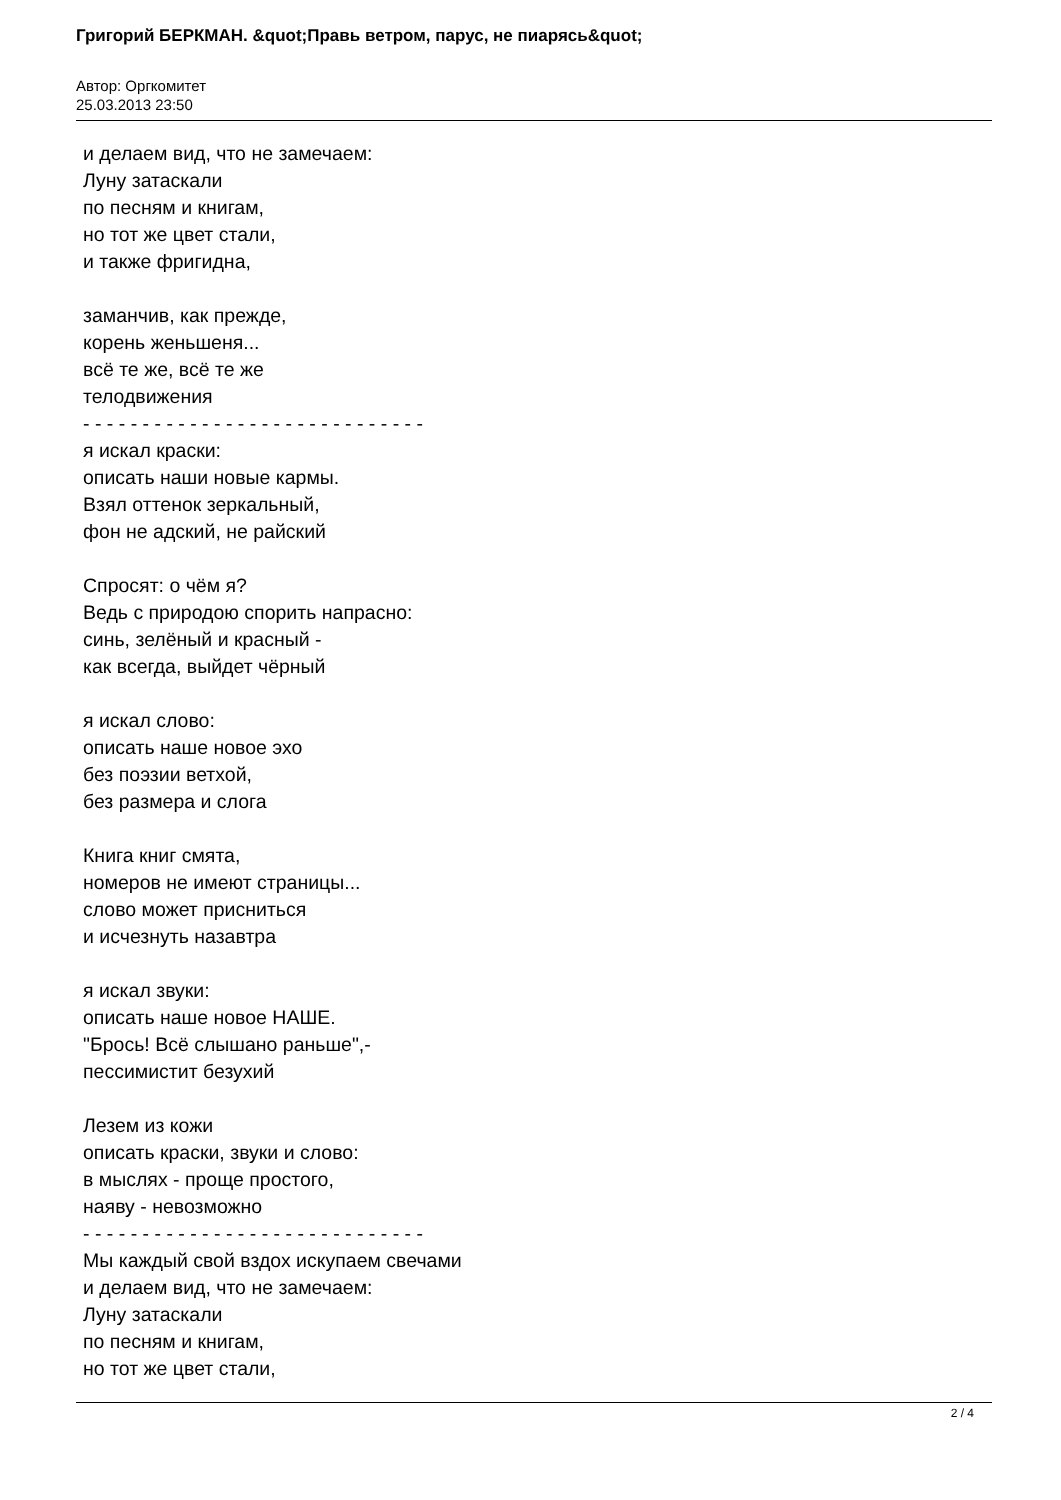Григорий БЕРКМАН. &quot;Правь ветром, парус, не пиарясь&quot;
Автор: Оргкомитет
25.03.2013 23:50
и делаем вид, что не замечаем:
Луну затаскали
по песням и книгам,
но тот же цвет стали,
и также фригидна,
заманчив, как прежде,
корень женьшеня...
всё те же, всё те же
телодвижения
- - - - - - - - - - - - - - - - - - - - - - - - - - - - -
я искал краски:
описать наши новые кармы.
Взял оттенок зеркальный,
фон не адский, не райский
Спросят: о чём я?
Ведь с природою спорить напрасно:
синь, зелёный и красный -
как всегда, выйдет чёрный
я искал слово:
описать наше новое эхо
без поэзии ветхой,
без размера и слога
Книга книг смята,
номеров не имеют страницы...
слово может присниться
и исчезнуть назавтра
я искал звуки:
описать наше новое НАШЕ.
"Брось! Всё слышано раньше",-
пессимистит безухий
Лезем из кожи
описать краски, звуки и слово:
в мыслях - проще простого,
наяву - невозможно
- - - - - - - - - - - - - - - - - - - - - - - - - - - - -
Мы каждый свой вздох искупаем свечами
и делаем вид, что не замечаем:
Луну затаскали
по песням и книгам,
но тот же цвет стали,
2 / 4